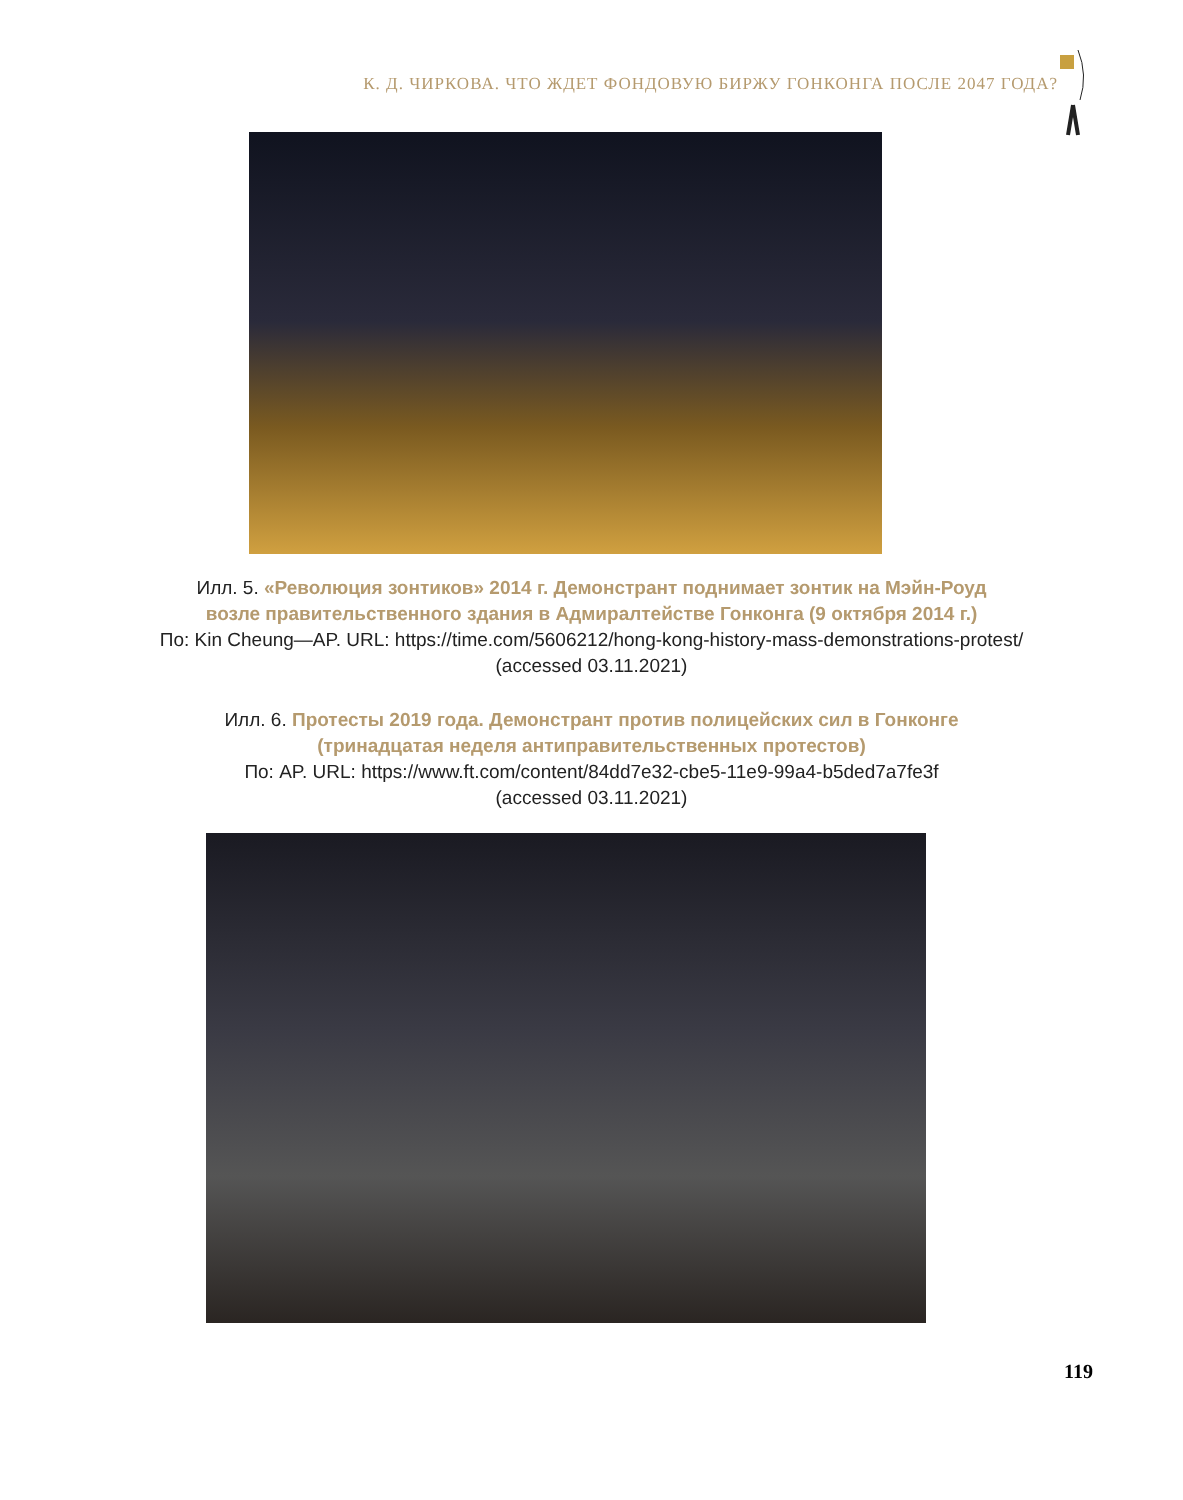К. Д. ЧИРКОВА. ЧТО ЖДЕТ ФОНДОВУЮ БИРЖУ ГОНКОНГА ПОСЛЕ 2047 ГОДА?
Илл. 5. «Революция зонтиков» 2014 г. Демонстрант поднимает зонтик на Мэйн-Роуд
возле правительственного здания в Адмиралтействе Гонконга (9 октября 2014 г.)
По: Kin Cheung—AP. URL: https://time.com/5606212/hong-kong-history-mass-demonstrations-protest/
(accessed 03.11.2021)
Илл. 6. Протесты 2019 года. Демонстрант против полицейских сил в Гонконге
(тринадцатая неделя антиправительственных протестов)
По: AP. URL: https://www.ft.com/content/84dd7e32-cbe5-11e9-99a4-b5ded7a7fe3f
(accessed 03.11.2021)
119